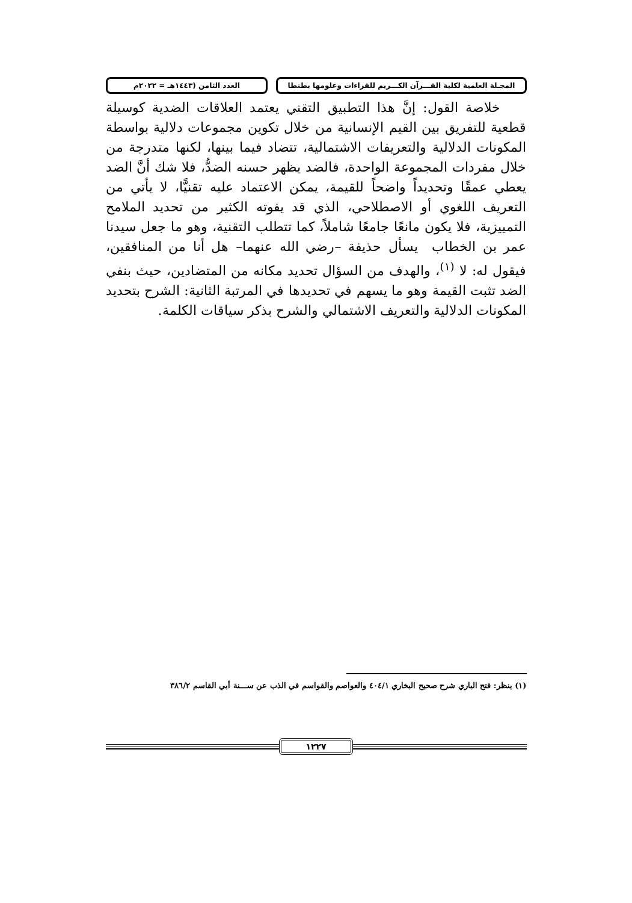المجـلة العلمية لكلية القـــرآن الكـــريم للقراءات وعلومها بطنطا
العدد الثامن (١٤٤٣هـ = ٢٠٢٢م
خلاصة القول: إنَّ هذا التطبيق التقني يعتمد العلاقات الضدية كوسيلة قطعية للتفريق بين القيم الإنسانية من خلال تكوين مجموعات دلالية بواسطة المكونات الدلالية والتعريفات الاشتمالية، تتضاد فيما بينها، لكنها متدرجة من خلال مفردات المجموعة الواحدة، فالضد يظهر حسنه الضدُّ، فلا شك أنَّ الضد يعطي عمقًا وتحديداً واضحاً للقيمة، يمكن الاعتماد عليه تقنيًّا، لا يأتي من التعريف اللغوي أو الاصطلاحي، الذي قد يفوته الكثير من تحديد الملامح التمييزية، فلا يكون مانعًا جامعًا شاملاً، كما تتطلب التقنية، وهو ما جعل سيدنا عمر بن الخطاب يسأل حذيفة –رضي الله عنهما– هل أنا من المنافقين، فيقول له: لا <sup>(١)</sup>، والهدف من السؤال تحديد مكانه من المتضادين، حيث بنفي الضد تثبت القيمة وهو ما يسهم في تحديدها في المرتبة الثانية: الشرح بتحديد المكونات الدلالية والتعريف الاشتمالي والشرح بذكر سياقات الكلمة.
(١) ينظر: فتح الباري شرح صحيح البخاري ٤٠٤/١ والعواصم والقواسم في الذب عن ســـنة أبي القاسم ٣٨٦/٢
١٢٢٧